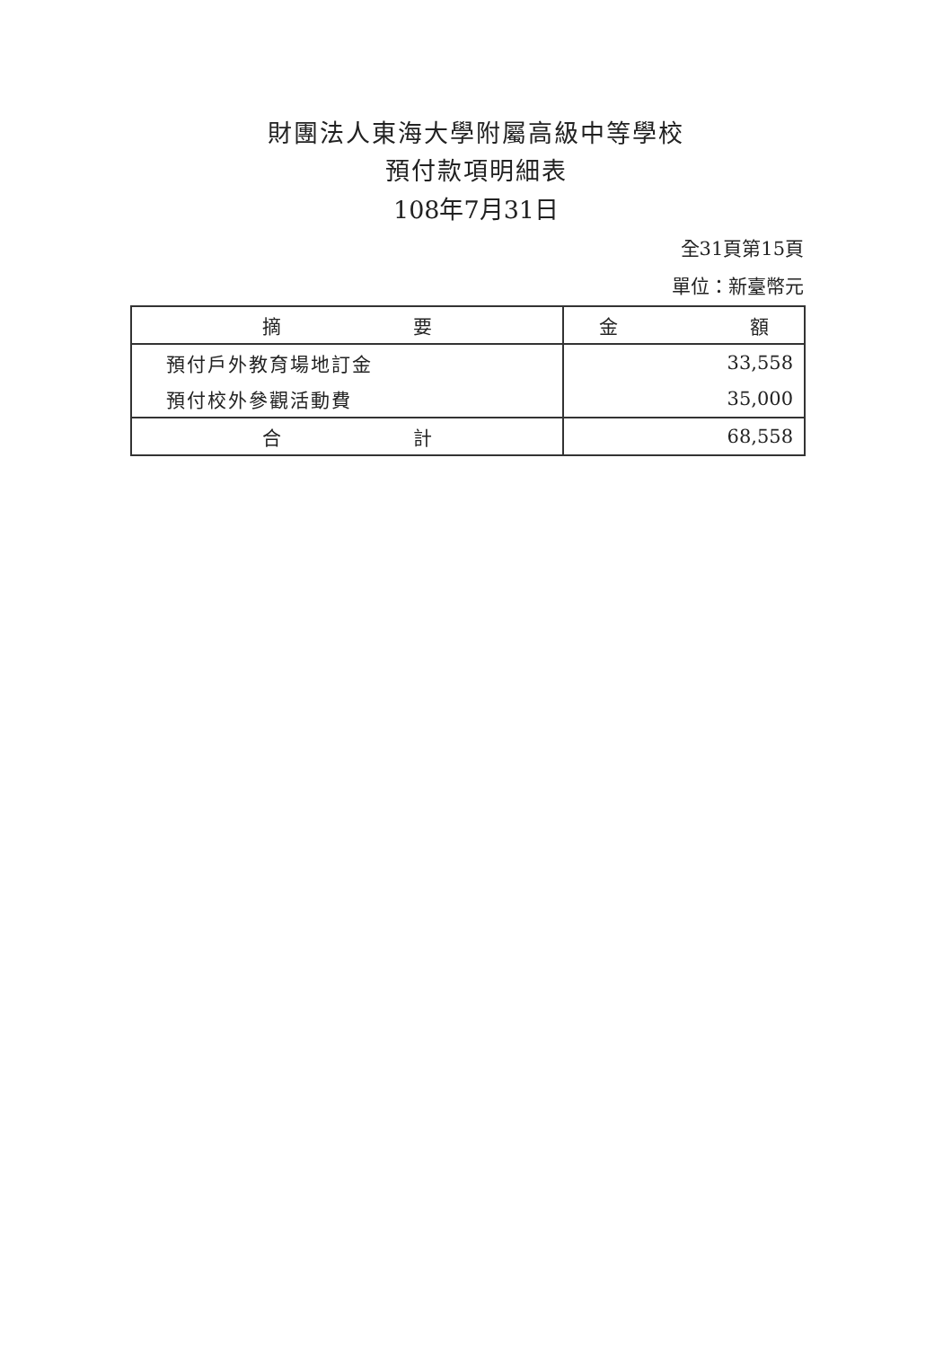財團法人東海大學附屬高級中等學校
預付款項明細表
108年7月31日
全31頁第15頁
單位：新臺幣元
| 摘 要 | 金 額 |
| --- | --- |
| 預付戶外教育場地訂金 | 33,558 |
| 預付校外參觀活動費 | 35,000 |
| 合 計 | 68,558 |